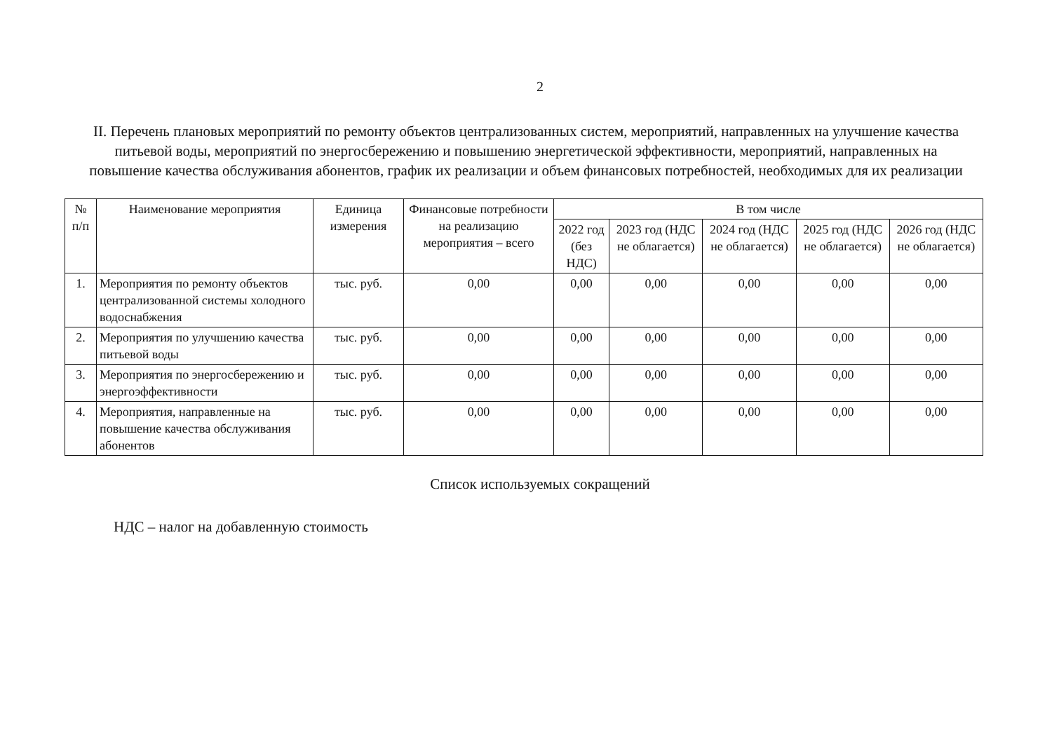2
II. Перечень плановых мероприятий по ремонту объектов централизованных систем, мероприятий, направленных на улучшение качества питьевой воды, мероприятий по энергосбережению и повышению энергетической эффективности, мероприятий, направленных на повышение качества обслуживания абонентов, график их реализации и объем финансовых потребностей, необходимых для их реализации
| № п/п | Наименование мероприятия | Единица измерения | Финансовые потребности на реализацию мероприятия – всего | В том числе | | | | |
| --- | --- | --- | --- | --- | --- | --- | --- | --- |
| | | | | 2022 год (без НДС) | 2023 год (НДС не облагается) | 2024 год (НДС не облагается) | 2025 год (НДС не облагается) | 2026 год (НДС не облагается) |
| 1. | Мероприятия по ремонту объектов централизованной системы холодного водоснабжения | тыс. руб. | 0,00 | 0,00 | 0,00 | 0,00 | 0,00 | 0,00 |
| 2. | Мероприятия по улучшению качества питьевой воды | тыс. руб. | 0,00 | 0,00 | 0,00 | 0,00 | 0,00 | 0,00 |
| 3. | Мероприятия по энергосбережению и энергоэффективности | тыс. руб. | 0,00 | 0,00 | 0,00 | 0,00 | 0,00 | 0,00 |
| 4. | Мероприятия, направленные на повышение качества обслуживания абонентов | тыс. руб. | 0,00 | 0,00 | 0,00 | 0,00 | 0,00 | 0,00 |
Список используемых сокращений
НДС – налог на добавленную стоимость